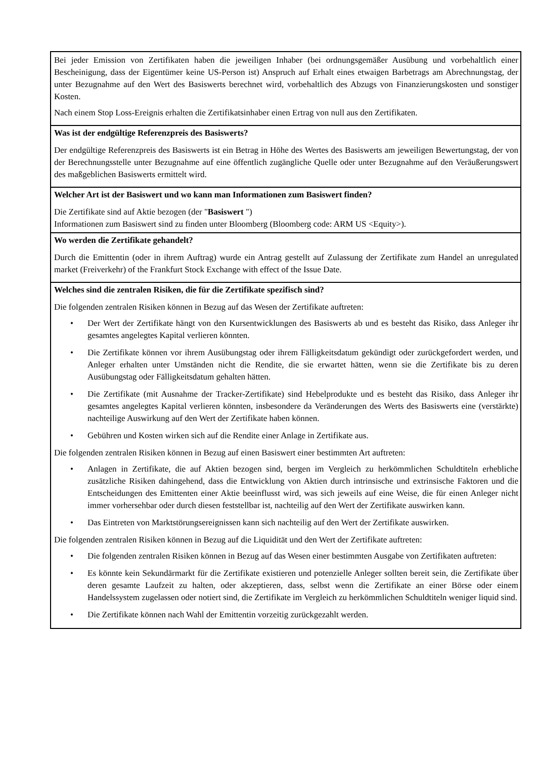Bei jeder Emission von Zertifikaten haben die jeweiligen Inhaber (bei ordnungsgemäßer Ausübung und vorbehaltlich einer Bescheinigung, dass der Eigentümer keine US-Person ist) Anspruch auf Erhalt eines etwaigen Barbetrags am Abrechnungstag, der unter Bezugnahme auf den Wert des Basiswerts berechnet wird, vorbehaltlich des Abzugs von Finanzierungskosten und sonstiger Kosten.
Nach einem Stop Loss-Ereignis erhalten die Zertifikatsinhaber einen Ertrag von null aus den Zertifikaten.
Was ist der endgültige Referenzpreis des Basiswerts?
Der endgültige Referenzpreis des Basiswerts ist ein Betrag in Höhe des Wertes des Basiswerts am jeweiligen Bewertungstag, der von der Berechnungsstelle unter Bezugnahme auf eine öffentlich zugängliche Quelle oder unter Bezugnahme auf den Veräußerungswert des maßgeblichen Basiswerts ermittelt wird.
Welcher Art ist der Basiswert und wo kann man Informationen zum Basiswert finden?
Die Zertifikate sind auf Aktie bezogen (der "Basiswert ")
Informationen zum Basiswert sind zu finden unter Bloomberg (Bloomberg code: ARM US <Equity>).
Wo werden die Zertifikate gehandelt?
Durch die Emittentin (oder in ihrem Auftrag) wurde ein Antrag gestellt auf Zulassung der Zertifikate zum Handel an unregulated market (Freiverkehr) of the Frankfurt Stock Exchange with effect of the Issue Date.
Welches sind die zentralen Risiken, die für die Zertifikate spezifisch sind?
Die folgenden zentralen Risiken können in Bezug auf das Wesen der Zertifikate auftreten:
• Der Wert der Zertifikate hängt von den Kursentwicklungen des Basiswerts ab und es besteht das Risiko, dass Anleger ihr gesamtes angelegtes Kapital verlieren könnten.
• Die Zertifikate können vor ihrem Ausübungstag oder ihrem Fälligkeitsdatum gekündigt oder zurückgefordert werden, und Anleger erhalten unter Umständen nicht die Rendite, die sie erwartet hätten, wenn sie die Zertifikate bis zu deren Ausübungstag oder Fälligkeitsdatum gehalten hätten.
• Die Zertifikate (mit Ausnahme der Tracker-Zertifikate) sind Hebelprodukte und es besteht das Risiko, dass Anleger ihr gesamtes angelegtes Kapital verlieren könnten, insbesondere da Veränderungen des Werts des Basiswerts eine (verstärkte) nachteilige Auswirkung auf den Wert der Zertifikate haben können.
• Gebühren und Kosten wirken sich auf die Rendite einer Anlage in Zertifikate aus.
Die folgenden zentralen Risiken können in Bezug auf einen Basiswert einer bestimmten Art auftreten:
• Anlagen in Zertifikate, die auf Aktien bezogen sind, bergen im Vergleich zu herkömmlichen Schuldtiteln erhebliche zusätzliche Risiken dahingehend, dass die Entwicklung von Aktien durch intrinsische und extrinsische Faktoren und die Entscheidungen des Emittenten einer Aktie beeinflusst wird, was sich jeweils auf eine Weise, die für einen Anleger nicht immer vorhersehbar oder durch diesen feststellbar ist, nachteilig auf den Wert der Zertifikate auswirken kann.
• Das Eintreten von Marktstörungsereignissen kann sich nachteilig auf den Wert der Zertifikate auswirken.
Die folgenden zentralen Risiken können in Bezug auf die Liquidität und den Wert der Zertifikate auftreten:
• Die folgenden zentralen Risiken können in Bezug auf das Wesen einer bestimmten Ausgabe von Zertifikaten auftreten:
• Es könnte kein Sekundärmarkt für die Zertifikate existieren und potenzielle Anleger sollten bereit sein, die Zertifikate über deren gesamte Laufzeit zu halten, oder akzeptieren, dass, selbst wenn die Zertifikate an einer Börse oder einem Handelssystem zugelassen oder notiert sind, die Zertifikate im Vergleich zu herkömmlichen Schuldtiteln weniger liquid sind.
• Die Zertifikate können nach Wahl der Emittentin vorzeitig zurückgezahlt werden.